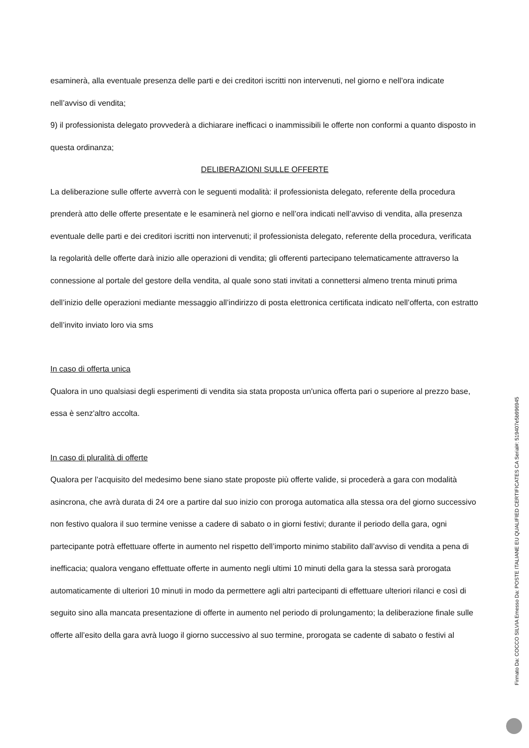esaminerà, alla eventuale presenza delle parti e dei creditori iscritti non intervenuti, nel giorno e nell’ora indicate nell’avviso di vendita;
9) il professionista delegato provvederà a dichiarare inefficaci o inammissibili le offerte non conformi a quanto disposto in questa ordinanza;
DELIBERAZIONI SULLE OFFERTE
La deliberazione sulle offerte avverrà con le seguenti modalità: il professionista delegato, referente della procedura prenderà atto delle offerte presentate e le esaminerà nel giorno e nell’ora indicati nell’avviso di vendita, alla presenza eventuale delle parti e dei creditori iscritti non intervenuti; il professionista delegato, referente della procedura, verificata la regolarità delle offerte darà inizio alle operazioni di vendita; gli offerenti partecipano telematicamente attraverso la connessione al portale del gestore della vendita, al quale sono stati invitati a connettersi almeno trenta minuti prima dell’inizio delle operazioni mediante messaggio all’indirizzo di posta elettronica certificata indicato nell’offerta, con estratto dell’invito inviato loro via sms
In caso di offerta unica
Qualora in uno qualsiasi degli esperimenti di vendita sia stata proposta un'unica offerta pari o superiore al prezzo base, essa è senz'altro accolta.
In caso di pluralità di offerte
Qualora per l’acquisito del medesimo bene siano state proposte più offerte valide, si procederà a gara con modalità asincrona, che avrà durata di 24 ore a partire dal suo inizio con proroga automatica alla stessa ora del giorno successivo non festivo qualora il suo termine venisse a cadere di sabato o in giorni festivi; durante il periodo della gara, ogni partecipante potrà effettuare offerte in aumento nel rispetto dell’importo minimo stabilito dall’avviso di vendita a pena di inefficacia; qualora vengano effettuate offerte in aumento negli ultimi 10 minuti della gara la stessa sarà prorogata automaticamente di ulteriori 10 minuti in modo da permettere agli altri partecipanti di effettuare ulteriori rilanci e così di seguito sino alla mancata presentazione di offerte in aumento nel periodo di prolungamento; la deliberazione finale sulle offerte all’esito della gara avrà luogo il giorno successivo al suo termine, prorogata se cadente di sabato o festivi al
Firmato Da: COCCO SILVIA Emesso Da: POSTE ITALIANE EU QUALIFIED CERTIFICATES CA Serial#: 519407e5b996945